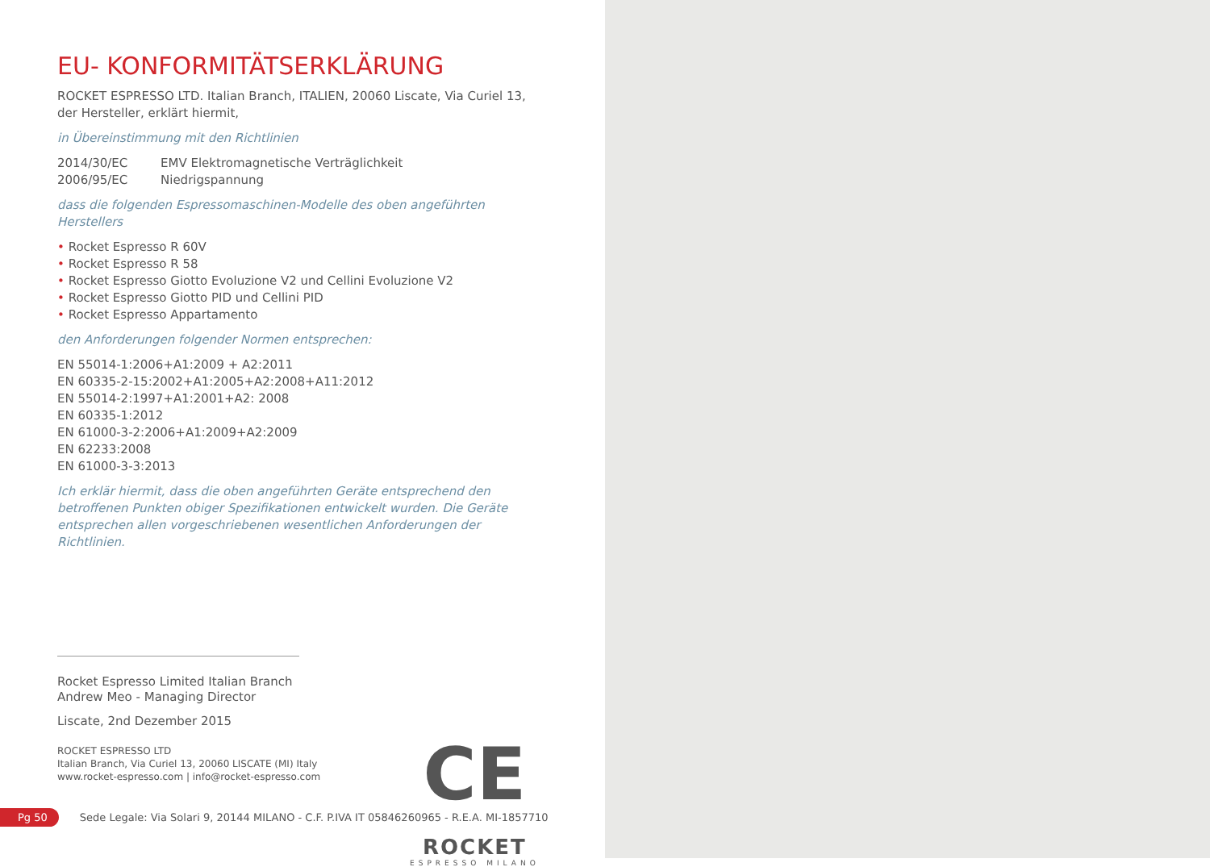EU- KONFORMITÄTSERKLÄRUNG
ROCKET ESPRESSO LTD. Italian Branch, ITALIEN, 20060 Liscate, Via Curiel 13,
der Hersteller, erklärt hiermit,
in Übereinstimmung mit den Richtlinien
2014/30/EC EMV Elektromagnetische Verträglichkeit
2006/95/EC Niedrigspannung
dass die folgenden Espressomaschinen-Modelle des oben angeführten
Herstellers
• Rocket Espresso R 60V
• Rocket Espresso R 58
• Rocket Espresso Giotto Evoluzione V2 und Cellini Evoluzione V2
• Rocket Espresso Giotto PID und Cellini PID
• Rocket Espresso Appartamento
den Anforderungen folgender Normen entsprechen:
EN 55014-1:2006+A1:2009 + A2:2011
EN 60335-2-15:2002+A1:2005+A2:2008+A11:2012
EN 55014-2:1997+A1:2001+A2: 2008
EN 60335-1:2012
EN 61000-3-2:2006+A1:2009+A2:2009
EN 62233:2008
EN 61000-3-3:2013
Ich erklär hiermit, dass die oben angeführten Geräte entsprechend den
betroffenen Punkten obiger Spezifikationen entwickelt wurden. Die Geräte
entsprechen allen vorgeschriebenen wesentlichen Anforderungen der
Richtlinien.
Rocket Espresso Limited Italian Branch
Andrew Meo - Managing Director
Liscate, 2nd Dezember 2015
ROCKET ESPRESSO LTD
Italian Branch, Via Curiel 13, 20060 LISCATE (MI) Italy
www.rocket-espresso.com | info@rocket-espresso.com
CE
ROCKET
ESPRESSO MILANO
Pg 50 Sede Legale: Via Solari 9, 20144 MILANO - C.F. P.IVA IT 05846260965 - R.E.A. MI-1857710